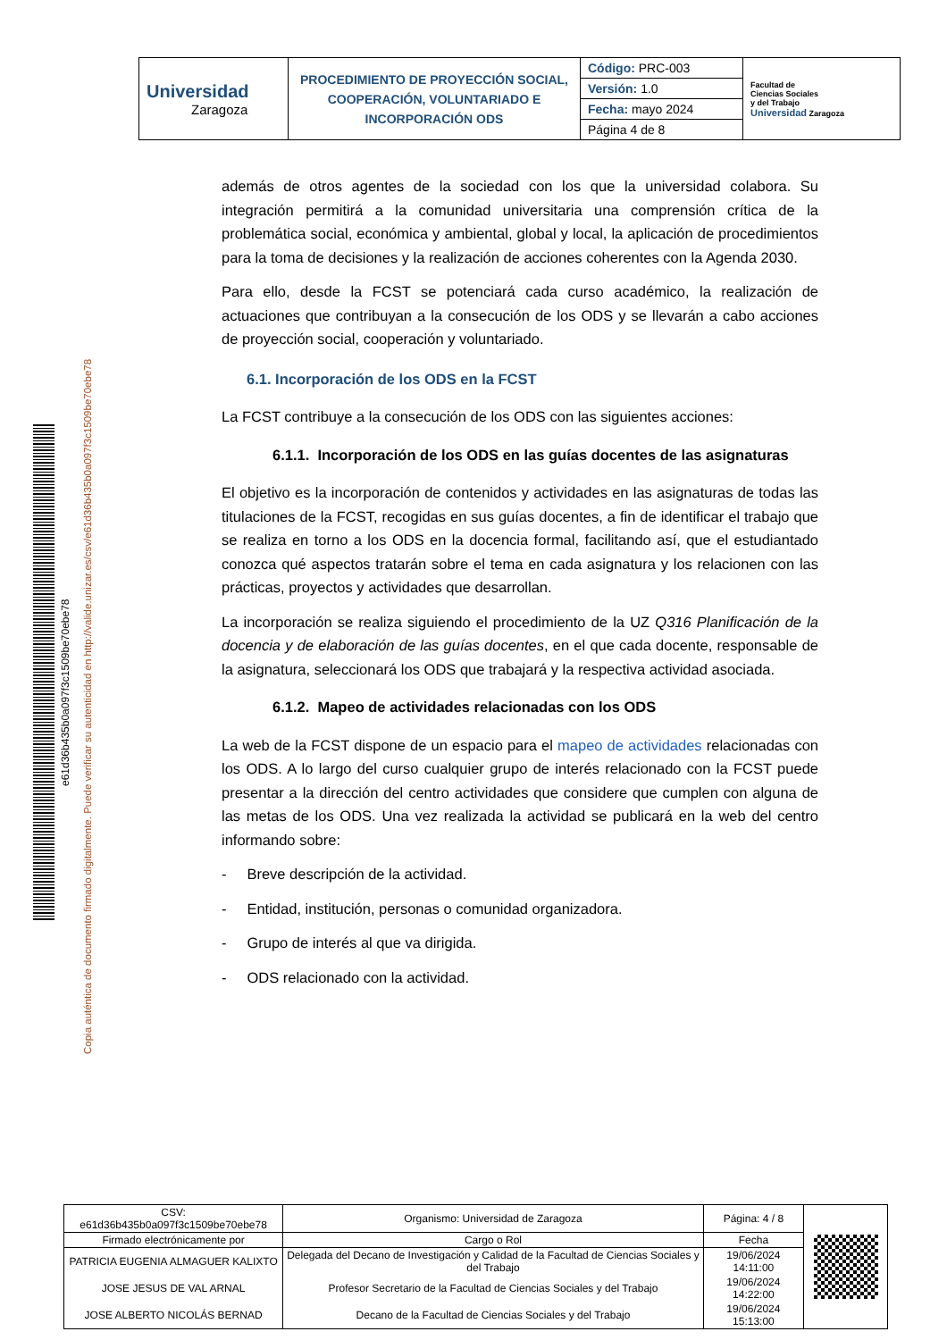| Universidad Zaragoza | PROCEDIMIENTO DE PROYECCIÓN SOCIAL, COOPERACIÓN, VOLUNTARIADO E INCORPORACIÓN ODS | Código: PRC-003 | Facultad de Ciencias Sociales y del Trabajo Universidad Zaragoza |
| | | Versión: 1.0 | |
| | | Fecha: mayo 2024 | |
| | | Página 4 de 8 | |
e61d36b435b0a097f3c1509be70ebe78
Copia auténtica de documento firmado digitalmente. Puede verificar su autenticidad en http://valide.unizar.es/csv/e61d36b435b0a097f3c1509be70ebe78
además de otros agentes de la sociedad con los que la universidad colabora. Su integración permitirá a la comunidad universitaria una comprensión crítica de la problemática social, económica y ambiental, global y local, la aplicación de procedimientos para la toma de decisiones y la realización de acciones coherentes con la Agenda 2030.
Para ello, desde la FCST se potenciará cada curso académico, la realización de actuaciones que contribuyan a la consecución de los ODS y se llevarán a cabo acciones de proyección social, cooperación y voluntariado.
6.1. Incorporación de los ODS en la FCST
La FCST contribuye a la consecución de los ODS con las siguientes acciones:
6.1.1. Incorporación de los ODS en las guías docentes de las asignaturas
El objetivo es la incorporación de contenidos y actividades en las asignaturas de todas las titulaciones de la FCST, recogidas en sus guías docentes, a fin de identificar el trabajo que se realiza en torno a los ODS en la docencia formal, facilitando así, que el estudiantado conozca qué aspectos tratarán sobre el tema en cada asignatura y los relacionen con las prácticas, proyectos y actividades que desarrollan.
La incorporación se realiza siguiendo el procedimiento de la UZ Q316 Planificación de la docencia y de elaboración de las guías docentes, en el que cada docente, responsable de la asignatura, seleccionará los ODS que trabajará y la respectiva actividad asociada.
6.1.2. Mapeo de actividades relacionadas con los ODS
La web de la FCST dispone de un espacio para el mapeo de actividades relacionadas con los ODS. A lo largo del curso cualquier grupo de interés relacionado con la FCST puede presentar a la dirección del centro actividades que considere que cumplen con alguna de las metas de los ODS. Una vez realizada la actividad se publicará en la web del centro informando sobre:
- Breve descripción de la actividad.
- Entidad, institución, personas o comunidad organizadora.
- Grupo de interés al que va dirigida.
- ODS relacionado con la actividad.
| CSV: e61d36b435b0a097f3c1509be70ebe78 | Organismo: Universidad de Zaragoza | Página: 4 / 8 | |
| Firmado electrónicamente por | Cargo o Rol | Fecha | |
| PATRICIA EUGENIA ALMAGUER KALIXTO | Delegada del Decano de Investigación y Calidad de la Facultad de Ciencias Sociales y del Trabajo | 19/06/2024 14:11:00 | |
| JOSE JESUS DE VAL ARNAL | Profesor Secretario de la Facultad de Ciencias Sociales y del Trabajo | 19/06/2024 14:22:00 | |
| JOSE ALBERTO NICOLÁS BERNAD | Decano de la Facultad de Ciencias Sociales y del Trabajo | 19/06/2024 15:13:00 | |